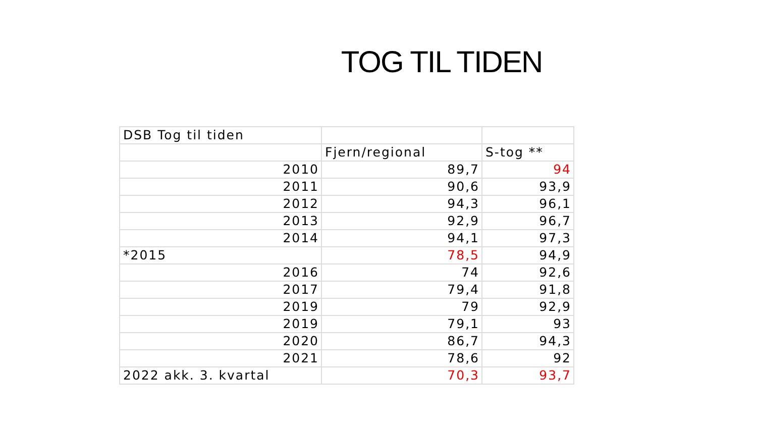TOG TIL TIDEN
| DSB Tog til tiden | | |
| | Fjern/regional | S-tog ** |
| 2010 | 89,7 | 94 |
| 2011 | 90,6 | 93,9 |
| 2012 | 94,3 | 96,1 |
| 2013 | 92,9 | 96,7 |
| 2014 | 94,1 | 97,3 |
| *2015 | 78,5 | 94,9 |
| 2016 | 74 | 92,6 |
| 2017 | 79,4 | 91,8 |
| 2019 | 79 | 92,9 |
| 2019 | 79,1 | 93 |
| 2020 | 86,7 | 94,3 |
| 2021 | 78,6 | 92 |
| 2022 akk. 3. kvartal | 70,3 | 93,7 |